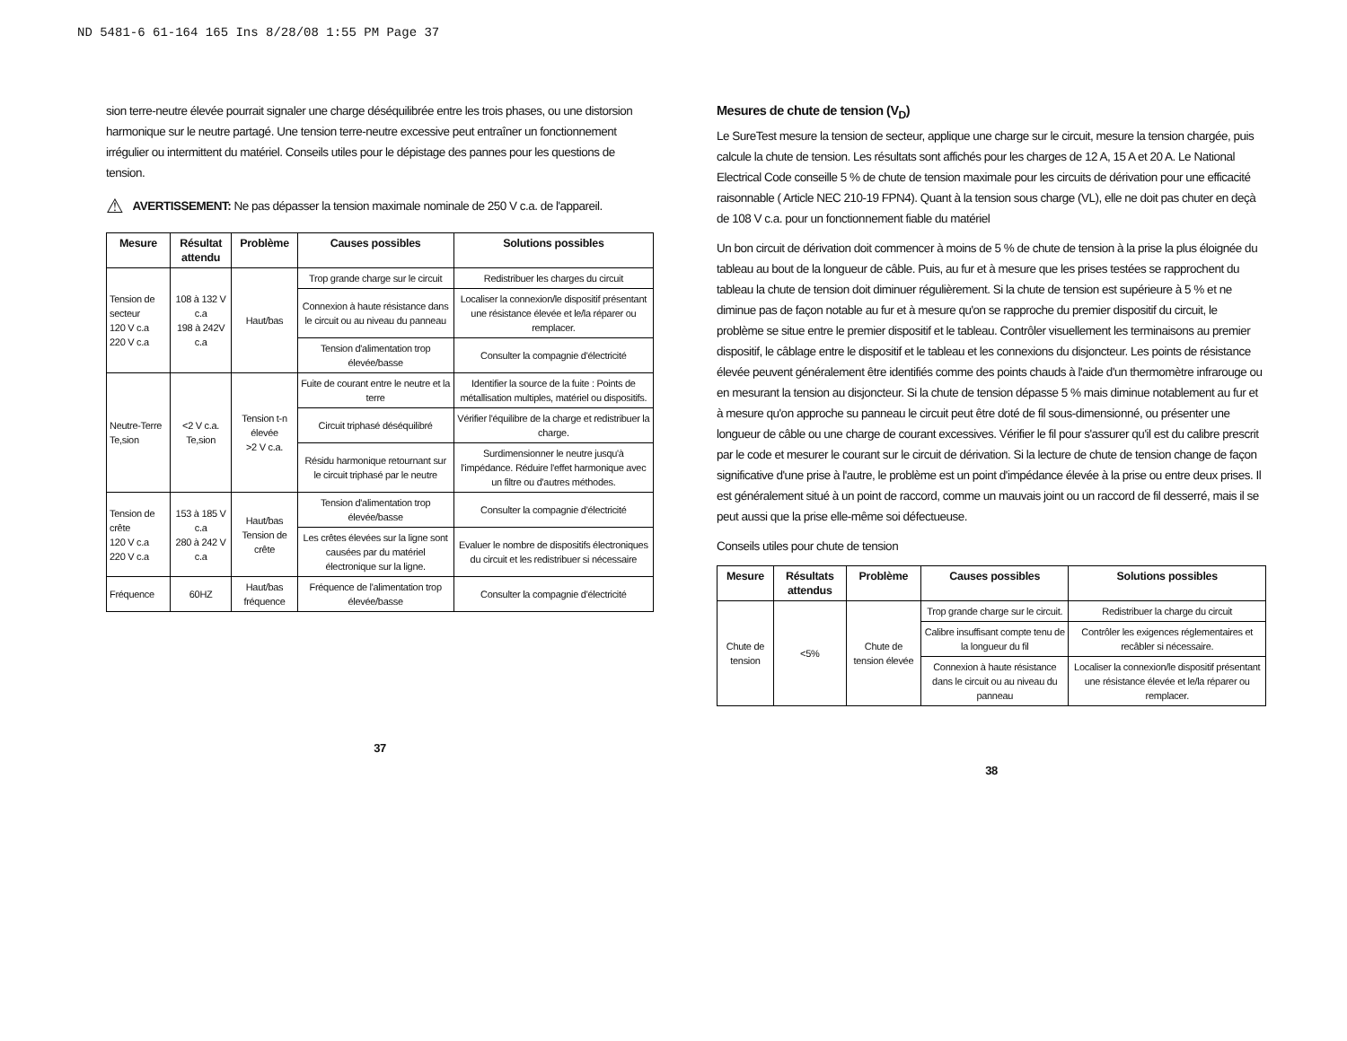ND 5481-6 61-164 165 Ins 8/28/08 1:55 PM Page 37
sion terre-neutre élevée pourrait signaler une charge déséquilibrée entre les trois phases, ou une distorsion harmonique sur le neutre partagé. Une tension terre-neutre excessive peut entraîner un fonctionnement irrégulier ou intermittent du matériel. Conseils utiles pour le dépistage des pannes pour les questions de tension.
⚠
AVERTISSEMENT: Ne pas dépasser la tension maximale nominale de 250 V c.a. de l'appareil.
| Mesure | Résultat attendu | Problème | Causes possibles | Solutions possibles |
| --- | --- | --- | --- | --- |
| Tension de secteur 120 V c.a 220 V c.a | 108 à 132 V c.a 198 à 242V c.a | Haut/bas | Trop grande charge sur le circuit | Redistribuer les charges du circuit |
| | | | Connexion à haute résistance dans le circuit ou au niveau du panneau | Localiser la connexion/le dispositif présentant une résistance élevée et le/la réparer ou remplacer. |
| | | | Tension d'alimentation trop élevée/basse | Consulter la compagnie d'électricité |
| Neutre-Terre Te,sion | <2 V c.a. Te,sion | Tension t-n élevée >2 V c.a. | Fuite de courant entre le neutre et la terre | Identifier la source de la fuite : Points de métallisation multiples, matériel ou dispositifs. |
| | | | Circuit triphasé déséquilibré | Vérifier l'équilibre de la charge et redistribuer la charge. |
| | | | Résidu harmonique retournant sur le circuit triphasé par le neutre | Surdimensionner le neutre jusqu'à l'impédance. Réduire l'effet harmonique avec un filtre ou d'autres méthodes. |
| Tension de crête 120 V c.a 220 V c.a | 153 à 185 V c.a 280 à 242 V c.a | Haut/bas Tension de crête | Tension d'alimentation trop élevée/basse | Consulter la compagnie d'électricité |
| | | | Les crêtes élevées sur la ligne sont causées par du matériel électronique sur la ligne. | Evaluer le nombre de dispositifs électroniques du circuit et les redistribuer si nécessaire |
| Fréquence | 60HZ | Haut/bas fréquence | Fréquence de l'alimentation trop élevée/basse | Consulter la compagnie d'électricité |
37
Mesures de chute de tension (V<sub>D</sub>)
Le SureTest mesure la tension de secteur, applique une charge sur le circuit, mesure la tension chargée, puis calcule la chute de tension. Les résultats sont affichés pour les charges de 12 A, 15 A et 20 A. Le National Electrical Code conseille 5 % de chute de tension maximale pour les circuits de dérivation pour une efficacité raisonnable ( Article NEC 210-19 FPN4). Quant à la tension sous charge (VL), elle ne doit pas chuter en deçà de 108 V c.a. pour un fonctionnement fiable du matériel
Un bon circuit de dérivation doit commencer à moins de 5 % de chute de tension à la prise la plus éloignée du tableau au bout de la longueur de câble. Puis, au fur et à mesure que les prises testées se rapprochent du tableau la chute de tension doit diminuer régulièrement. Si la chute de tension est supérieure à 5 % et ne diminue pas de façon notable au fur et à mesure qu'on se rapproche du premier dispositif du circuit, le problème se situe entre le premier dispositif et le tableau. Contrôler visuellement les terminaisons au premier dispositif, le câblage entre le dispositif et le tableau et les connexions du disjoncteur. Les points de résistance élevée peuvent généralement être identifiés comme des points chauds à l'aide d'un thermomètre infrarouge ou en mesurant la tension au disjoncteur. Si la chute de tension dépasse 5 % mais diminue notablement au fur et à mesure qu'on approche su panneau le circuit peut être doté de fil sous-dimensionné, ou présenter une longueur de câble ou une charge de courant excessives. Vérifier le fil pour s'assurer qu'il est du calibre prescrit par le code et mesurer le courant sur le circuit de dérivation. Si la lecture de chute de tension change de façon significative d'une prise à l'autre, le problème est un point d'impédance élevée à la prise ou entre deux prises. Il est généralement situé à un point de raccord, comme un mauvais joint ou un raccord de fil desserré, mais il se peut aussi que la prise elle-même soi défectueuse.
Conseils utiles pour chute de tension
| Mesure | Résultats attendus | Problème | Causes possibles | Solutions possibles |
| --- | --- | --- | --- | --- |
| Chute de tension | <5% | Chute de tension élevée | Trop grande charge sur le circuit. | Redistribuer la charge du circuit |
| | | | Calibre insuffisant compte tenu de la longueur du fil | Contrôler les exigences réglementaires et recâbler si nécessaire. |
| | | | Connexion à haute résistance dans le circuit ou au niveau du panneau | Localiser la connexion/le dispositif présentant une résistance élevée et le/la réparer ou remplacer. |
38